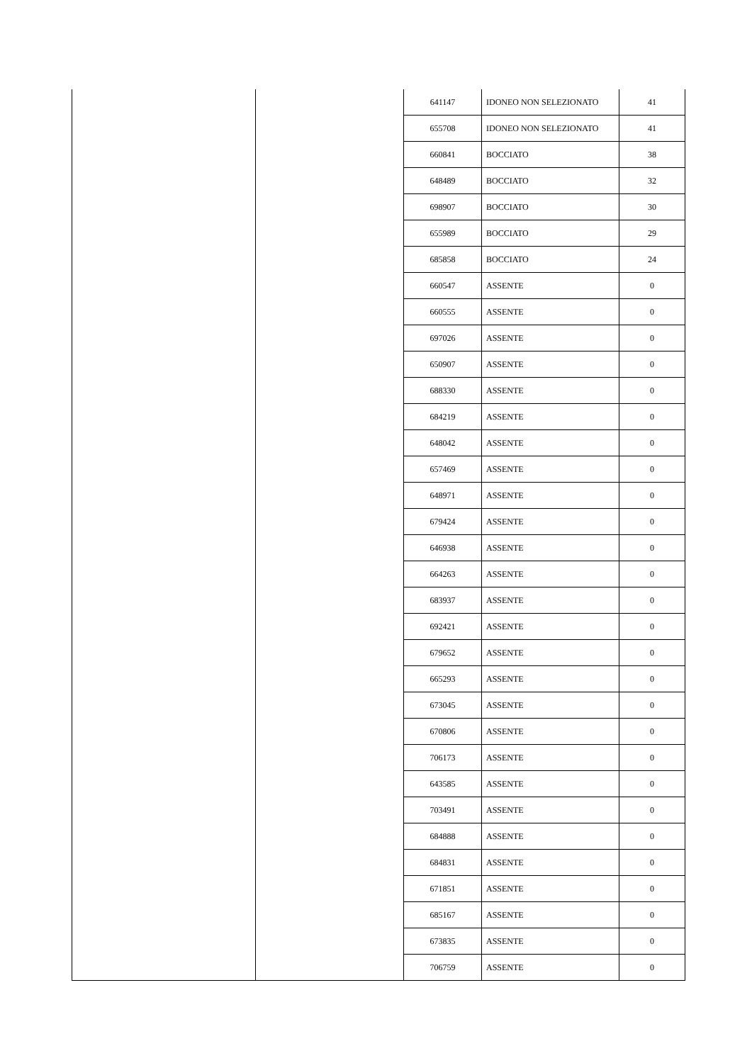| | | 641147 | IDONEO NON SELEZIONATO | 41 |
| | | 655708 | IDONEO NON SELEZIONATO | 41 |
| | | 660841 | BOCCIATO | 38 |
| | | 648489 | BOCCIATO | 32 |
| | | 698907 | BOCCIATO | 30 |
| | | 655989 | BOCCIATO | 29 |
| | | 685858 | BOCCIATO | 24 |
| | | 660547 | ASSENTE | 0 |
| | | 660555 | ASSENTE | 0 |
| | | 697026 | ASSENTE | 0 |
| | | 650907 | ASSENTE | 0 |
| | | 688330 | ASSENTE | 0 |
| | | 684219 | ASSENTE | 0 |
| | | 648042 | ASSENTE | 0 |
| | | 657469 | ASSENTE | 0 |
| | | 648971 | ASSENTE | 0 |
| | | 679424 | ASSENTE | 0 |
| | | 646938 | ASSENTE | 0 |
| | | 664263 | ASSENTE | 0 |
| | | 683937 | ASSENTE | 0 |
| | | 692421 | ASSENTE | 0 |
| | | 679652 | ASSENTE | 0 |
| | | 665293 | ASSENTE | 0 |
| | | 673045 | ASSENTE | 0 |
| | | 670806 | ASSENTE | 0 |
| | | 706173 | ASSENTE | 0 |
| | | 643585 | ASSENTE | 0 |
| | | 703491 | ASSENTE | 0 |
| | | 684888 | ASSENTE | 0 |
| | | 684831 | ASSENTE | 0 |
| | | 671851 | ASSENTE | 0 |
| | | 685167 | ASSENTE | 0 |
| | | 673835 | ASSENTE | 0 |
| | | 706759 | ASSENTE | 0 |